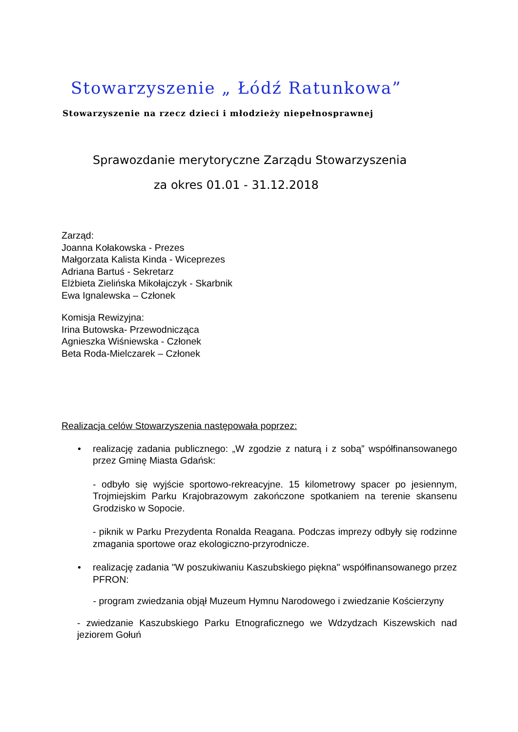Stowarzyszenie „ Łódź Ratunkowa”
Stowarzyszenie na rzecz dzieci i młodzieży niepełnosprawnej
Sprawozdanie merytoryczne Zarządu Stowarzyszenia
za okres 01.01 - 31.12.2018
Zarząd:
Joanna Kołakowska - Prezes
Małgorzata Kalista Kinda - Wiceprezes
Adriana Bartuś - Sekretarz
Elżbieta Zielińska Mikołajczyk - Skarbnik
Ewa Ignalewska – Członek
Komisja Rewizyjna:
Irina Butowska- Przewodnicząca
Agnieszka Wiśniewska - Członek
Beta Roda-Mielczarek – Członek
Realizacja celów Stowarzyszenia następowała poprzez:
• realizację zadania publicznego: „W zgodzie z naturą i z sobą” współfinansowanego przez Gminę Miasta Gdańsk:
- odbyło się wyjście sportowo-rekreacyjne. 15 kilometrowy spacer po jesiennym, Trojmiejskim Parku Krajobrazowym zakończone spotkaniem na terenie skansenu Grodzisko w Sopocie.
- piknik w Parku Prezydenta Ronalda Reagana. Podczas imprezy odbyły się rodzinne zmagania sportowe oraz ekologiczno-przyrodnicze.
• realizację zadania "W poszukiwaniu Kaszubskiego piękna" współfinansowanego przez PFRON:
- program zwiedzania objął Muzeum Hymnu Narodowego i zwiedzanie Kościerzyny
- zwiedzanie Kaszubskiego Parku Etnograficznego we Wdzydzach Kiszewskich nad jeziorem Gołuń